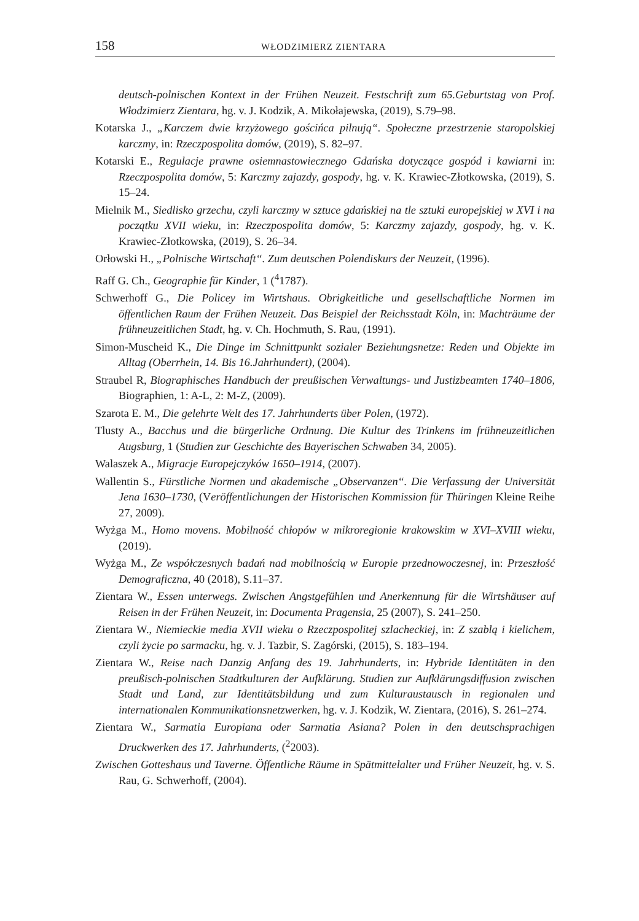158 WŁODZIMIERZ ZIENTARA
deutsch-polnischen Kontext in der Frühen Neuzeit. Festschrift zum 65.Geburtstag von Prof. Włodzimierz Zientara, hg. v. J. Kodzik, A. Mikołajewska, (2019), S.79–98.
Kotarska J., „Karczem dwie krzyżowego gościńca pilnują“. Społeczne przestrzenie staropolskiej karczmy, in: Rzeczpospolita domów, (2019), S. 82–97.
Kotarski E., Regulacje prawne osiemnastowiecznego Gdańska dotyczące gospód i kawiarni in: Rzeczpospolita domów, 5: Karczmy zajazdy, gospody, hg. v. K. Krawiec-Złotkowska, (2019), S. 15–24.
Mielnik M., Siedlisko grzechu, czyli karczmy w sztuce gdańskiej na tle sztuki europejskiej w XVI i na początku XVII wieku, in: Rzeczpospolita domów, 5: Karczmy zajazdy, gospody, hg. v. K. Krawiec-Złotkowska, (2019), S. 26–34.
Orłowski H., „Polnische Wirtschaft“. Zum deutschen Polendiskurs der Neuzeit, (1996).
Raff G. Ch., Geographie für Kinder, 1 (<sup>4</sup>1787).
Schwerhoff G., Die Policey im Wirtshaus. Obrigkeitliche und gesellschaftliche Normen im öffentlichen Raum der Frühen Neuzeit. Das Beispiel der Reichsstadt Köln, in: Machträume der frühneuzeitlichen Stadt, hg. v. Ch. Hochmuth, S. Rau, (1991).
Simon-Muscheid K., Die Dinge im Schnittpunkt sozialer Beziehungsnetze: Reden und Objekte im Alltag (Oberrhein, 14. Bis 16.Jahrhundert), (2004).
Straubel R, Biographisches Handbuch der preußischen Verwaltungs- und Justizbeamten 1740–1806, Biographien, 1: A-L, 2: M-Z, (2009).
Szarota E. M., Die gelehrte Welt des 17. Jahrhunderts über Polen, (1972).
Tlusty A., Bacchus und die bürgerliche Ordnung. Die Kultur des Trinkens im frühneuzeitlichen Augsburg, 1 (Studien zur Geschichte des Bayerischen Schwaben 34, 2005).
Walaszek A., Migracje Europejczyków 1650–1914, (2007).
Wallentin S., Fürstliche Normen und akademische „Observanzen“. Die Verfassung der Universität Jena 1630–1730, (Veröffentlichungen der Historischen Kommission für Thüringen Kleine Reihe 27, 2009).
Wyżga M., Homo movens. Mobilność chłopów w mikroregionie krakowskim w XVI–XVIII wieku, (2019).
Wyżga M., Ze współczesnych badań nad mobilnością w Europie przednowoczesnej, in: Przeszłość Demograficzna, 40 (2018), S.11–37.
Zientara W., Essen unterwegs. Zwischen Angstgefühlen und Anerkennung für die Wirtshäuser auf Reisen in der Frühen Neuzeit, in: Documenta Pragensia, 25 (2007), S. 241–250.
Zientara W., Niemieckie media XVII wieku o Rzeczpospolitej szlacheckiej, in: Z szablą i kielichem, czyli życie po sarmacku, hg. v. J. Tazbir, S. Zagórski, (2015), S. 183–194.
Zientara W., Reise nach Danzig Anfang des 19. Jahrhunderts, in: Hybride Identitäten in den preußisch-polnischen Stadtkulturen der Aufklärung. Studien zur Aufklärungsdiffusion zwischen Stadt und Land, zur Identitätsbildung und zum Kulturaustausch in regionalen und internationalen Kommunikationsnetzwerken, hg. v. J. Kodzik, W. Zientara, (2016), S. 261–274.
Zientara W., Sarmatia Europiana oder Sarmatia Asiana? Polen in den deutschsprachigen Druckwerken des 17. Jahrhunderts, (<sup>2</sup>2003).
Zwischen Gotteshaus und Taverne. Öffentliche Räume in Spätmittelalter und Früher Neuzeit, hg. v. S. Rau, G. Schwerhoff, (2004).